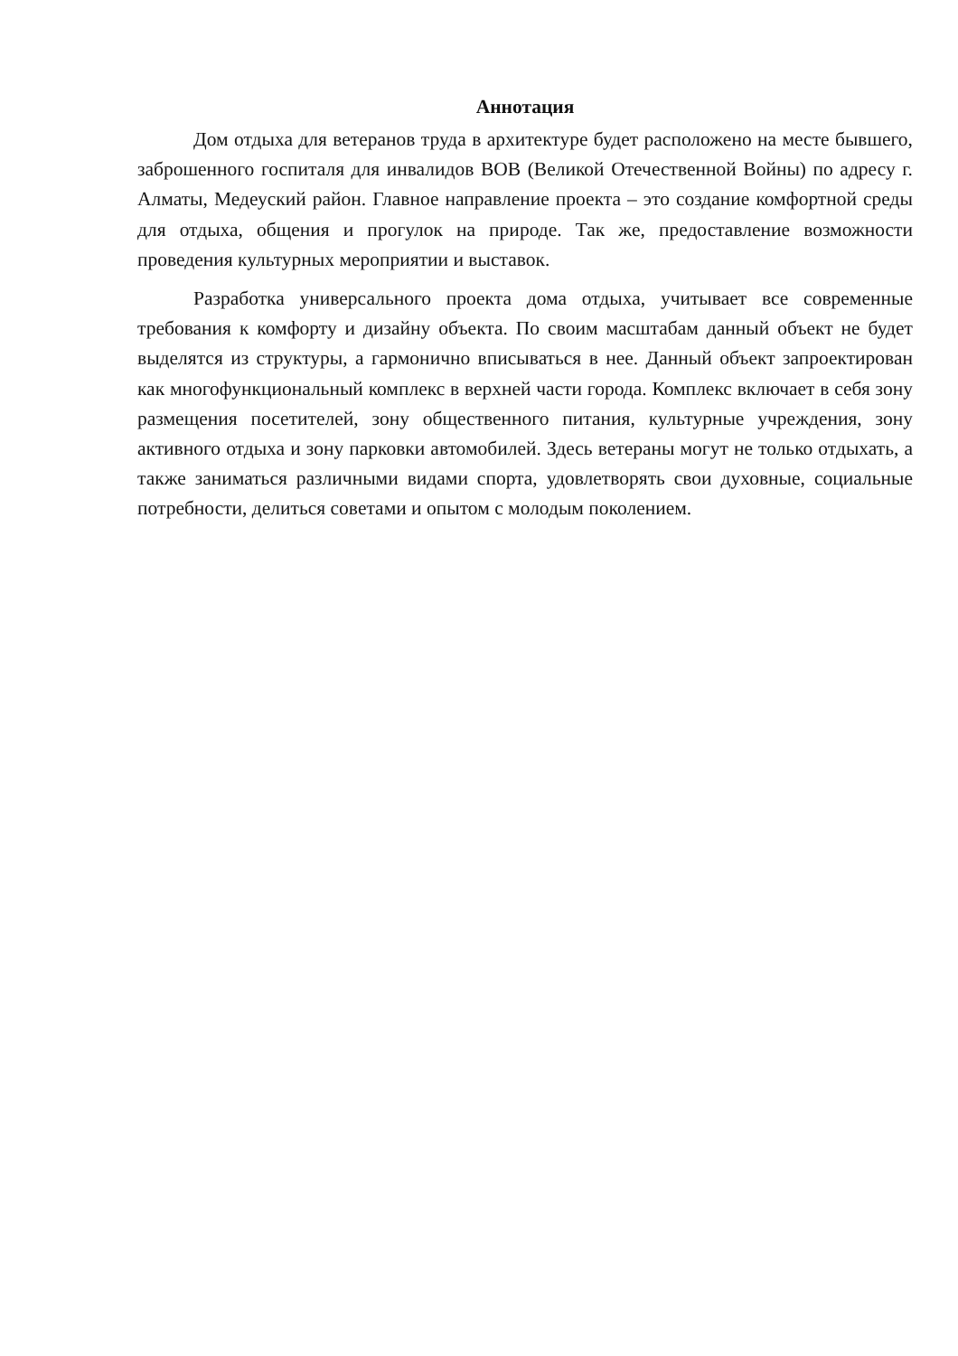Аннотация
Дом отдыха для ветеранов труда в архитектуре будет расположено на месте бывшего, заброшенного госпиталя для инвалидов ВОВ (Великой Отечественной Войны) по адресу г. Алматы, Медеуский район. Главное направление проекта – это создание комфортной среды для отдыха, общения и прогулок на природе. Так же, предоставление возможности проведения культурных мероприятии и выставок.
Разработка универсального проекта дома отдыха, учитывает все современные требования к комфорту и дизайну объекта. По своим масштабам данный объект не будет выделятся из структуры, а гармонично вписываться в нее. Данный объект запроектирован как многофункциональный комплекс в верхней части города. Комплекс включает в себя зону размещения посетителей, зону общественного питания, культурные учреждения, зону активного отдыха и зону парковки автомобилей. Здесь ветераны могут не только отдыхать, а также заниматься различными видами спорта, удовлетворять свои духовные, социальные потребности, делиться советами и опытом с молодым поколением.